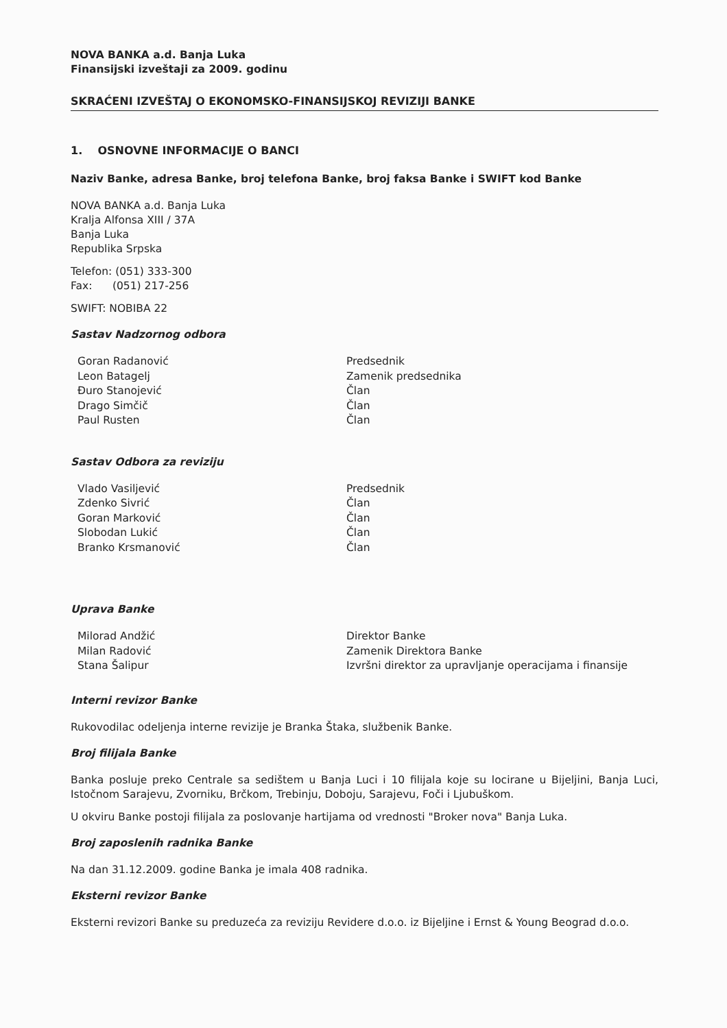NOVA BANKA a.d. Banja Luka
Finansijski izveštaji za 2009. godinu
SKRAĆENI IZVEŠTAJ O EKONOMSKO-FINANSIJSKOJ REVIZIJI BANKE
1. OSNOVNE INFORMACIJE O BANCI
Naziv Banke, adresa Banke, broj telefona Banke, broj faksa Banke i SWIFT kod Banke
NOVA BANKA a.d. Banja Luka
Kralja Alfonsa XIII / 37A
Banja Luka
Republika Srpska
Telefon: (051) 333-300
Fax: (051) 217-256
SWIFT: NOBIBA 22
Sastav Nadzornog odbora
| Goran Radanović | Predsednik |
| Leon Batagelj | Zamenik predsednika |
| Đuro Stanojević | Član |
| Drago Simčič | Član |
| Paul Rusten | Član |
Sastav Odbora za reviziju
| Vlado Vasiljević | Predsednik |
| Zdenko Sivrić | Član |
| Goran Marković | Član |
| Slobodan Lukić | Član |
| Branko Krsmanović | Član |
Uprava Banke
| Milorad Andžić | Direktor Banke |
| Milan Radović | Zamenik Direktora Banke |
| Stana Šalipur | Izvršni direktor za upravljanje operacijama i finansije |
Interni revizor Banke
Rukovodilac odeljenja interne revizije je Branka Štaka, službenik Banke.
Broj filijala Banke
Banka posluje preko Centrale sa sedištem u Banja Luci i 10 filijala koje su locirane u Bijeljini, Banja Luci, Istočnom Sarajevu, Zvorniku, Brčkom, Trebinju, Doboju, Sarajevu, Foči i Ljubuškom.
U okviru Banke postoji filijala za poslovanje hartijama od vrednosti "Broker nova" Banja Luka.
Broj zaposlenih radnika Banke
Na dan 31.12.2009. godine Banka je imala 408 radnika.
Eksterni revizor Banke
Eksterni revizori Banke su preduzeća za reviziju Revidere d.o.o. iz Bijeljine i Ernst & Young Beograd d.o.o.